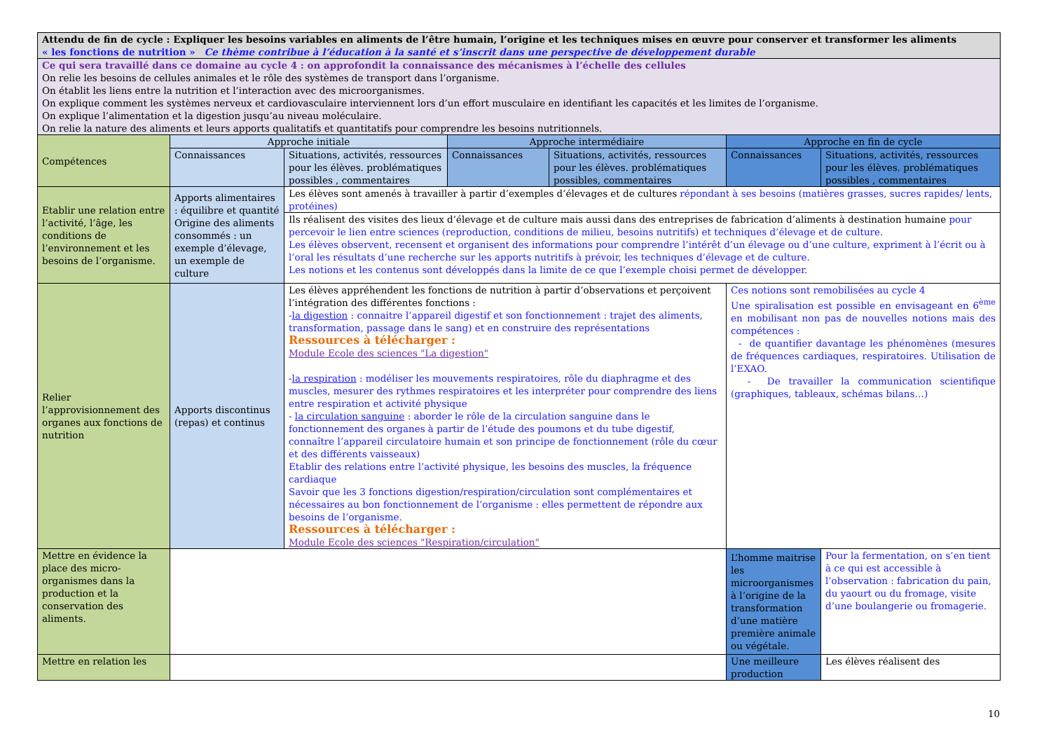| Attendu de fin de cycle : Expliquer les besoins variables en aliments de l’être humain, l’origine et les techniques mises en œuvre pour conserver et transformer les aliments « les fonctions de nutrition » Ce thème contribue à l’éducation à la santé et s’inscrit dans une perspective de développement durable | | | | | | |
| Ce qui sera travaillé dans ce domaine au cycle 4 : on approfondit la connaissance des mécanismes à l’échelle des cellules On relie les besoins de cellules animales et le rôle des systèmes de transport dans l’organisme. On établit les liens entre la nutrition et l’interaction avec des microorganismes. On explique comment les systèmes nerveux et cardiovasculaire interviennent lors d’un effort musculaire en identifiant les capacités et les limites de l’organisme. On explique l’alimentation et la digestion jusqu’au niveau moléculaire. On relie la nature des aliments et leurs apports qualitatifs et quantitatifs pour comprendre les besoins nutritionnels. | | | | | | |
| Compétences | Approche initiale | | Approche intermédiaire | | Approche en fin de cycle | |
| | Connaissances | Situations, activités, ressources pour les élèves. problématiques possibles , commentaires | Connaissances | Situations, activités, ressources pour les élèves. problématiques possibles, commentaires | Connaissances | Situations, activités, ressources pour les élèves. problématiques possibles , commentaires |
| Etablir une relation entre l’activité, l’âge, les conditions de l’environnement et les besoins de l’organisme. | Apports alimentaires : équilibre et quantité Origine des aliments consommés : un exemple d’élevage, un exemple de culture | Les élèves sont amenés à travailler à partir d’exemples d’élevages et de cultures répondant à ses besoins (matières grasses, sucres rapides/ lents, protéines) | | | | |
| | | Ils réalisent des visites des lieux d’élevage et de culture mais aussi dans des entreprises de fabrication d’aliments à destination humaine pour percevoir le lien entre sciences (reproduction, conditions de milieu, besoins nutritifs) et techniques d’élevage et de culture. Les élèves observent, recensent et organisent des informations pour comprendre l’intérêt d’un élevage ou d’une culture, expriment à l’écrit ou à l’oral les résultats d’une recherche sur les apports nutritifs à prévoir, les techniques d’élevage et de culture. Les notions et les contenus sont développés dans la limite de ce que l’exemple choisi permet de développer. | | | | |
| Relier l’approvisionnement des organes aux fonctions de nutrition | Apports discontinus (repas) et continus | Les élèves appréhendent les fonctions de nutrition à partir d’observations et perçoivent l’intégration des différentes fonctions : - la digestion : connaitre l’appareil digestif et son fonctionnement : trajet des aliments, transformation, passage dans le sang) et en construire des représentations Ressources à télécharger : Module Ecole des sciences "La digestion" - la respiration : modéliser les mouvements respiratoires, rôle du diaphragme et des muscles, mesurer des rythmes respiratoires et les interpréter pour comprendre des liens entre respiration et activité physique - la circulation sanguine : aborder le rôle de la circulation sanguine dans le fonctionnement des organes à partir de l’étude des poumons et du tube digestif, connaître l’appareil circulatoire humain et son principe de fonctionnement (rôle du cœur et des différents vaisseaux) Etablir des relations entre l’activité physique, les besoins des muscles, la fréquence cardiaque Savoir que les 3 fonctions digestion/respiration/circulation sont complémentaires et nécessaires au bon fonctionnement de l’organisme : elles permettent de répondre aux besoins de l’organisme. Ressources à télécharger : Module Ecole des sciences "Respiration/circulation" | | | Ces notions sont remobilisées au cycle 4 Une spiralisation est possible en envisageant en 6<sup>ème</sup> en mobilisant non pas de nouvelles notions mais des compétences : - de quantifier davantage les phénomènes (mesures de fréquences cardiaques, respiratoires. Utilisation de l’EXAO. - De travailler la communication scientifique (graphiques, tableaux, schémas bilans…) | |
| Mettre en évidence la place des micro-organismes dans la production et la conservation des aliments. | | | | | L’homme maitrise les microorganismes à l’origine de la transformation d’une matière première animale ou végétale. | Pour la fermentation, on s’en tient à ce qui est accessible à l’observation : fabrication du pain, du yaourt ou du fromage, visite d’une boulangerie ou fromagerie. |
| Mettre en relation les | | | | | Une meilleure production | Les élèves réalisent des |
10